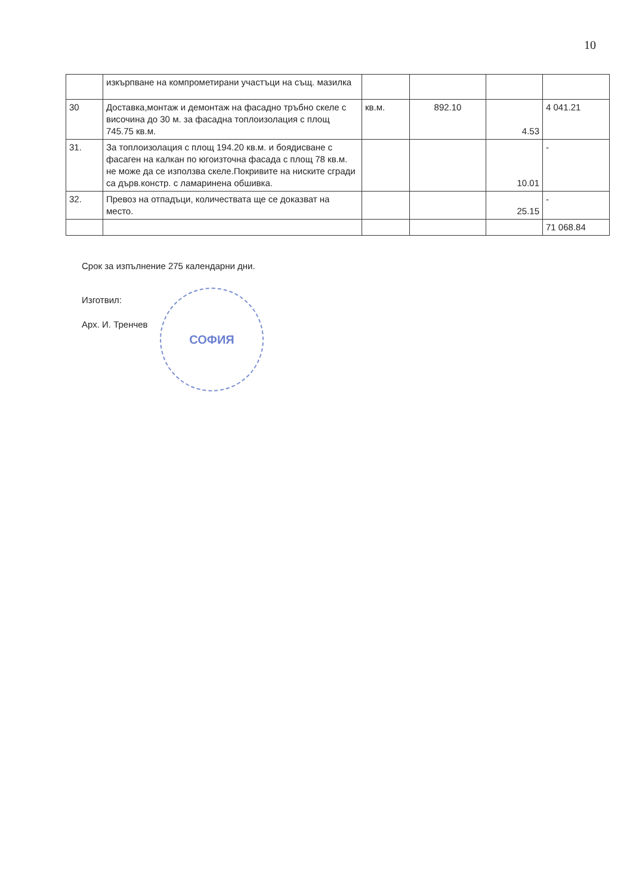10
| | изкърпване на компрометирани участъци на същ. мазилка | | | | |
| 30 | Доставка,монтаж и демонтаж на фасадно тръбно скеле с височина до 30 м. за фасадна топлоизолация с площ 745.75 кв.м. | кв.м. | 892.10 | 4.53 | 4 041.21 |
| 31. | За топлоизолация с площ 194.20 кв.м. и боядисване с фасаген на калкан по югоизточна фасада с площ 78 кв.м. не може да се използва скеле.Покривите на ниските сгради са дърв.констр. с ламаринена обшивка. | | | 10.01 | - |
| 32. | Превоз на отпадъци, количествата ще се доказват на место. | | | 25.15 | - |
| | | | | | 71 068.84 |
Срок за изпълнение 275 календарни дни.
Изготвил:
Арх. И. Тренчев
СОФИЯ